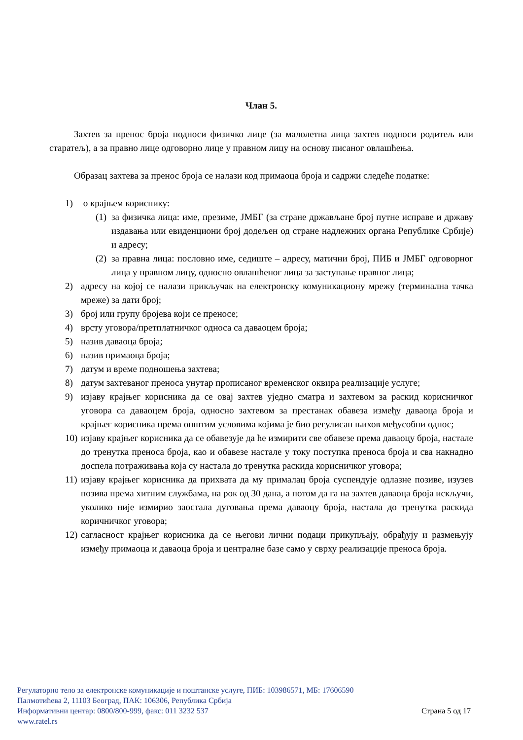Члан 5.
Захтев за пренос броја подноси физичко лице (за малолетна лица захтев подноси родитељ или старатељ), а за правно лице одговорно лице у правном лицу на основу писаног овлашћења.
Образац захтева за пренос броја се налази код примаоца броја и садржи следеће податке:
1) о крајњем кориснику:
(1) за физичка лица: име, презиме, ЈМБГ (за стране држављане број путне исправе и државу издавања или евиденциони број додељен од стране надлежних органа Републике Србије) и адресу;
(2) за правна лица: пословно име, седиште – адресу, матични број, ПИБ и ЈМБГ одговорног лица у правном лицу, односно овлашћеног лица за заступање правног лица;
2) адресу на којој се налази прикључак на електронску комуникациону мрежу (терминална тачка мреже) за дати број;
3) број или групу бројева који се преносе;
4) врсту уговора/претплатничког односа са даваоцем броја;
5) назив даваоца броја;
6) назив примаоца броја;
7) датум и време подношења захтева;
8) датум захтеваног преноса унутар прописаног временског оквира реализације услуге;
9) изјаву крајњег корисника да се овај захтев уједно сматра и захтевом за раскид корисничког уговора са даваоцем броја, односно захтевом за престанак обавеза између даваоца броја и крајњег корисника према општим условима којима је био регулисан њихов међусобни однос;
10) изјаву крајњег корисника да се обавезује да ће измирити све обавезе према даваоцу броја, настале до тренутка преноса броја, као и обавезе настале у току поступка преноса броја и сва накнадно доспела потраживања која су настала до тренутка раскида корисничког уговора;
11) изјаву крајњег корисника да прихвата да му прималац броја суспендује одлазне позиве, изузев позива према хитним службама, на рок од 30 дана, а потом да га на захтев даваоца броја искључи, уколико није измирио заостала дуговања према даваоцу броја, настала до тренутка раскида коричничког уговора;
12) сагласност крајњег корисника да се његови лични подаци прикупљају, обрађују и размењују између примаоца и даваоца броја и централне базе само у сврху реализације преноса броја.
Регулаторно тело за електронске комуникације и поштанске услуге, ПИБ: 103986571, МБ: 17606590
Палмотићева 2, 11103 Београд, ПАК: 106306, Република Србија
Информативни центар: 0800/800-999, факс: 011 3232 537 Страна 5 од 17
www.ratel.rs